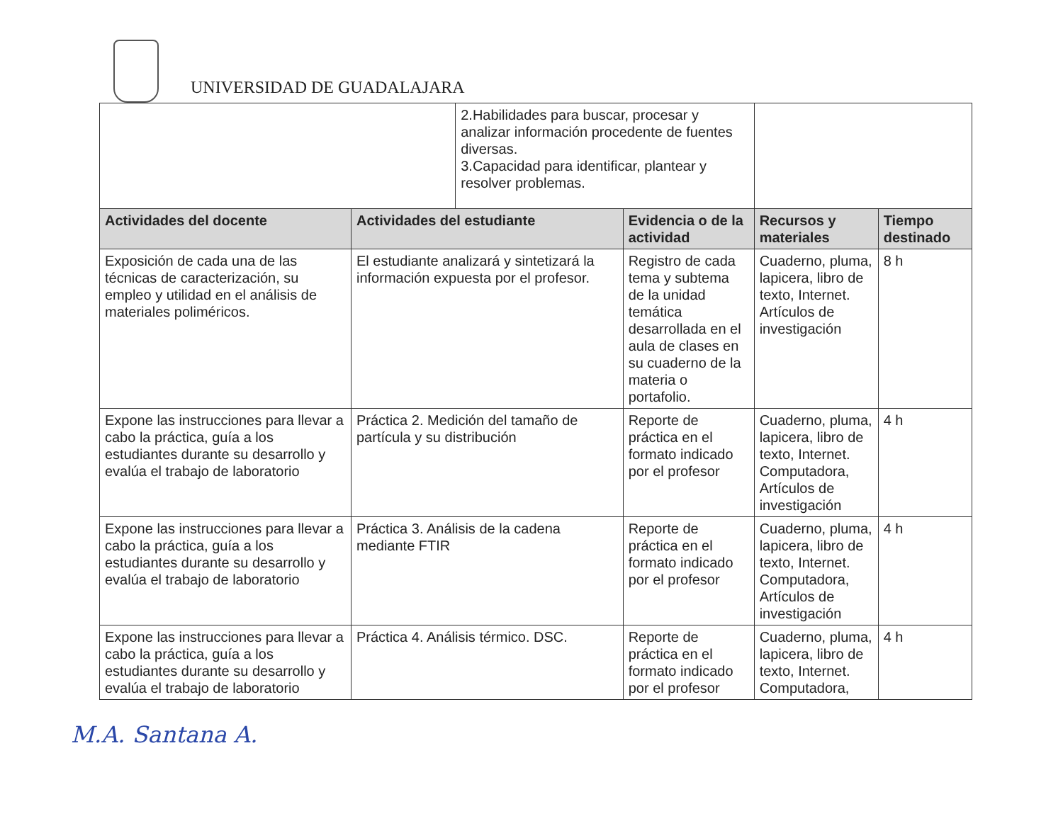UNIVERSIDAD DE GUADALAJARA
| | | 2.Habilidades para buscar, procesar y analizar información procedente de fuentes diversas. 3.Capacidad para identificar, plantear y resolver problemas. | | | |
| Actividades del docente | Actividades del estudiante | | Evidencia o de la actividad | Recursos y materiales | Tiempo destinado |
| Exposición de cada una de las técnicas de caracterización, su empleo y utilidad en el análisis de materiales poliméricos. | El estudiante analizará y sintetizará la información expuesta por el profesor. | | Registro de cada tema y subtema de la unidad temática desarrollada en el aula de clases en su cuaderno de la materia o portafolio. | Cuaderno, pluma, lapicera, libro de texto, Internet. Artículos de investigación | 8 h |
| Expone las instrucciones para llevar a cabo la práctica, guía a los estudiantes durante su desarrollo y evalúa el trabajo de laboratorio | Práctica 2. Medición del tamaño de partícula y su distribución | | Reporte de práctica en el formato indicado por el profesor | Cuaderno, pluma, lapicera, libro de texto, Internet. Computadora, Artículos de investigación | 4 h |
| Expone las instrucciones para llevar a cabo la práctica, guía a los estudiantes durante su desarrollo y evalúa el trabajo de laboratorio | Práctica 3. Análisis de la cadena mediante FTIR | | Reporte de práctica en el formato indicado por el profesor | Cuaderno, pluma, lapicera, libro de texto, Internet. Computadora, Artículos de investigación | 4 h |
| Expone las instrucciones para llevar a cabo la práctica, guía a los estudiantes durante su desarrollo y evalúa el trabajo de laboratorio | Práctica 4. Análisis térmico. DSC. | | Reporte de práctica en el formato indicado por el profesor | Cuaderno, pluma, lapicera, libro de texto, Internet. Computadora, | 4 h |
M.A. Santana A.